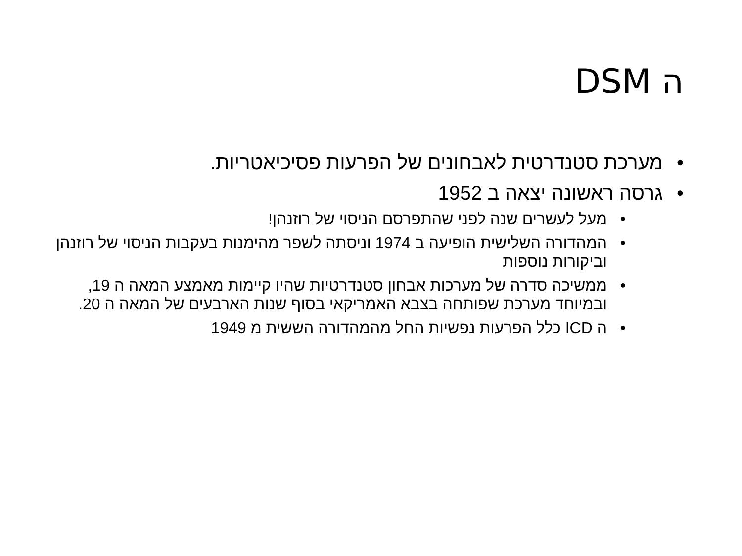ה DSM
• מערכת סטנדרטית לאבחונים של הפרעות פסיכיאטריות.
• גרסה ראשונה יצאה ב 1952
• מעל לעשרים שנה לפני שהתפרסם הניסוי של רוזנהן!
• המהדורה השלישית הופיעה ב 1974 וניסתה לשפר מהימנות בעקבות הניסוי של רוזנהן וביקורות נוספות
• ממשיכה סדרה של מערכות אבחון סטנדרטיות שהיו קיימות מאמצע המאה ה 19, ובמיוחד מערכת שפותחה בצבא האמריקאי בסוף שנות הארבעים של המאה ה 20.
• ה ICD כלל הפרעות נפשיות החל מהמהדורה הששית מ 1949